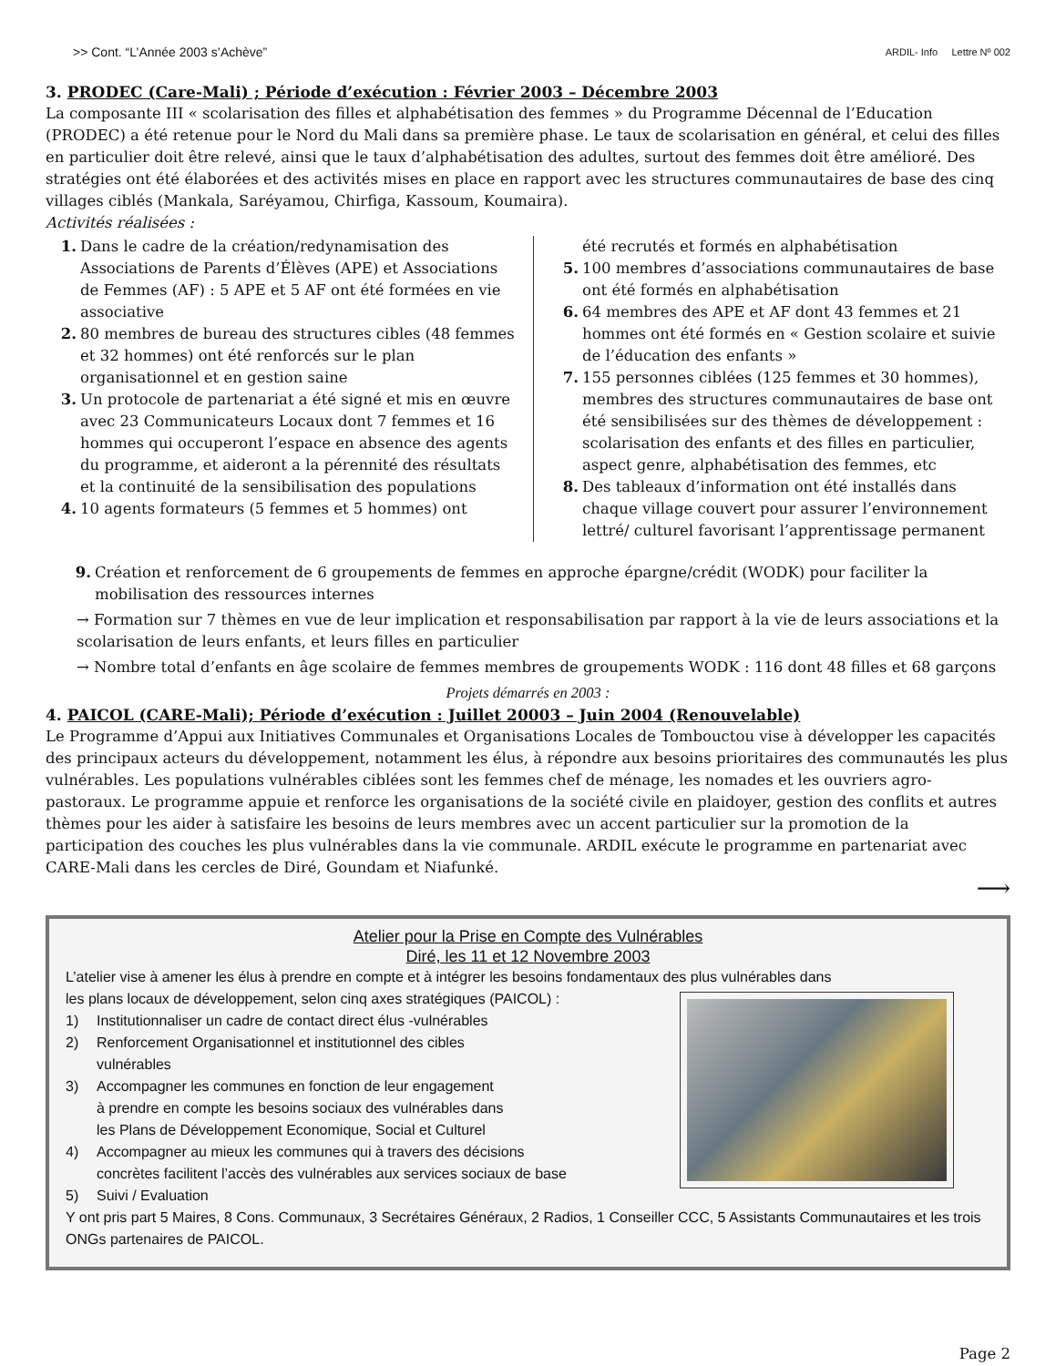>> Cont. “L’Année 2003 s’Achève” ARDIL- Info Lettre Nº 002
3. PRODEC (Care-Mali) ; Période d’exécution : Février 2003 – Décembre 2003
La composante III « scolarisation des filles et alphabétisation des femmes » du Programme Décennal de l’Education (PRODEC) a été retenue pour le Nord du Mali dans sa première phase. Le taux de scolarisation en général, et celui des filles en particulier doit être relevé, ainsi que le taux d’alphabétisation des adultes, surtout des femmes doit être amélioré. Des stratégies ont été élaborées et des activités mises en place en rapport avec les structures communautaires de base des cinq villages ciblés (Mankala, Saréyamou, Chirfiga, Kassoum, Koumaira).
Activités réalisées :
1. Dans le cadre de la création/redynamisation des Associations de Parents d’Élèves (APE) et Associations de Femmes (AF) : 5 APE et 5 AF ont été formées en vie associative
2. 80 membres de bureau des structures cibles (48 femmes et 32 hommes) ont été renforcés sur le plan organisationnel et en gestion saine
3. Un protocole de partenariat a été signé et mis en œuvre avec 23 Communicateurs Locaux dont 7 femmes et 16 hommes qui occuperont l’espace en absence des agents du programme, et aideront a la pérennité des résultats et la continuité de la sensibilisation des populations
4. 10 agents formateurs (5 femmes et 5 hommes) ont
été recrutés et formés en alphabétisation
5. 100 membres d’associations communautaires de base ont été formés en alphabétisation
6. 64 membres des APE et AF dont 43 femmes et 21 hommes ont été formés en « Gestion scolaire et suivie de l’éducation des enfants »
7. 155 personnes ciblées (125 femmes et 30 hommes), membres des structures communautaires de base ont été sensibilisées sur des thèmes de développement : scolarisation des enfants et des filles en particulier, aspect genre, alphabétisation des femmes, etc
8. Des tableaux d’information ont été installés dans chaque village couvert pour assurer l’environnement lettré/ culturel favorisant l’apprentissage permanent
9. Création et renforcement de 6 groupements de femmes en approche épargne/crédit (WODK) pour faciliter la mobilisation des ressources internes
→ Formation sur 7 thèmes en vue de leur implication et responsabilisation par rapport à la vie de leurs associations et la scolarisation de leurs enfants, et leurs filles en particulier
→ Nombre total d’enfants en âge scolaire de femmes membres de groupements WODK : 116 dont 48 filles et 68 garçons
Projets démarrés en 2003 :
4. PAICOL (CARE-Mali); Période d’exécution : Juillet 20003 – Juin 2004 (Renouvelable)
Le Programme d’Appui aux Initiatives Communales et Organisations Locales de Tombouctou vise à développer les capacités des principaux acteurs du développement, notamment les élus, à répondre aux besoins prioritaires des communautés les plus vulnérables. Les populations vulnérables ciblées sont les femmes chef de ménage, les nomades et les ouvriers agro-pastoraux. Le programme appuie et renforce les organisations de la société civile en plaidoyer, gestion des conflits et autres thèmes pour les aider à satisfaire les besoins de leurs membres avec un accent particulier sur la promotion de la participation des couches les plus vulnérables dans la vie communale. ARDIL exécute le programme en partenariat avec CARE-Mali dans les cercles de Diré, Goundam et Niafunké.
⟶
Atelier pour la Prise en Compte des Vulnérables
Diré, les 11 et 12 Novembre 2003
L’atelier vise à amener les élus à prendre en compte et à intégrer les besoins fondamentaux des plus vulnérables dans
les plans locaux de développement, selon cinq axes stratégiques (PAICOL) :
1) Institutionnaliser un cadre de contact direct élus -vulnérables
2) Renforcement Organisationnel et institutionnel des cibles
vulnérables
3) Accompagner les communes en fonction de leur engagement
à prendre en compte les besoins sociaux des vulnérables dans
les Plans de Développement Economique, Social et Culturel
4) Accompagner au mieux les communes qui à travers des décisions
concrètes facilitent l’accès des vulnérables aux services sociaux de base
5) Suivi / Evaluation
Y ont pris part 5 Maires, 8 Cons. Communaux, 3 Secrétaires Généraux, 2 Radios, 1 Conseiller CCC, 5 Assistants Communautaires et les trois ONGs partenaires de PAICOL.
Page 2